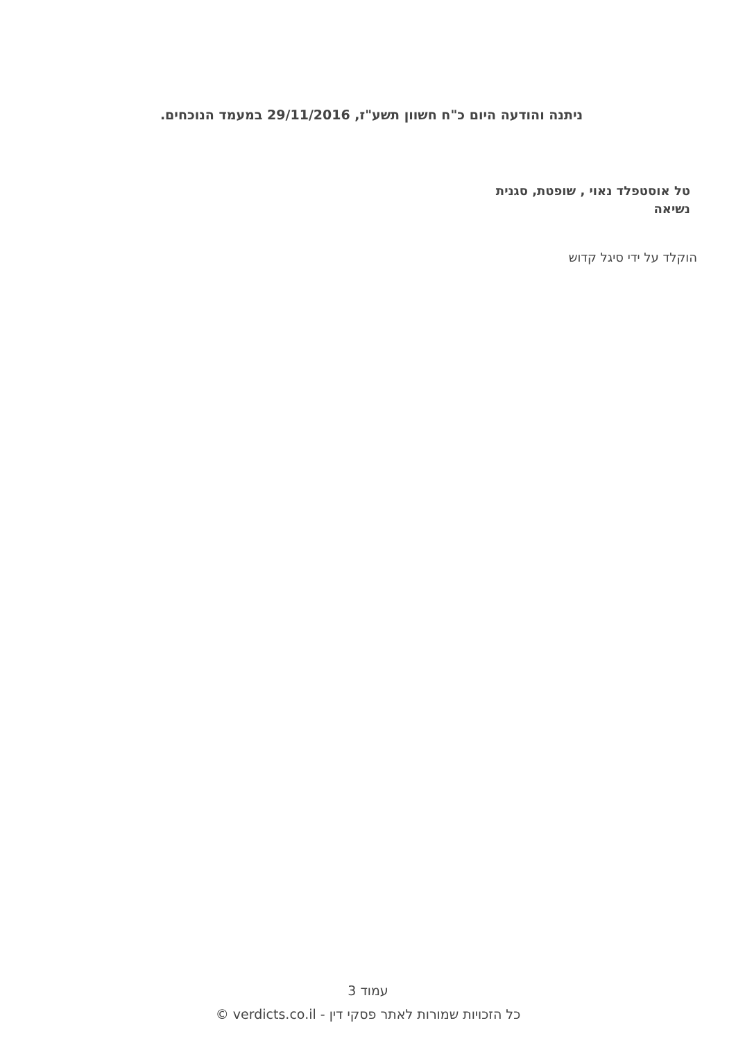ניתנה והודעה היום כ"ח חשוון תשע"ז, 29/11/2016 במעמד הנוכחים.
טל אוסטפלד נאוי , שופטת, סגנית נשיאה
הוקלד על ידי סיגל קדוש
עמוד 3
כל הזכויות שמורות לאתר פסקי דין - verdicts.co.il ©